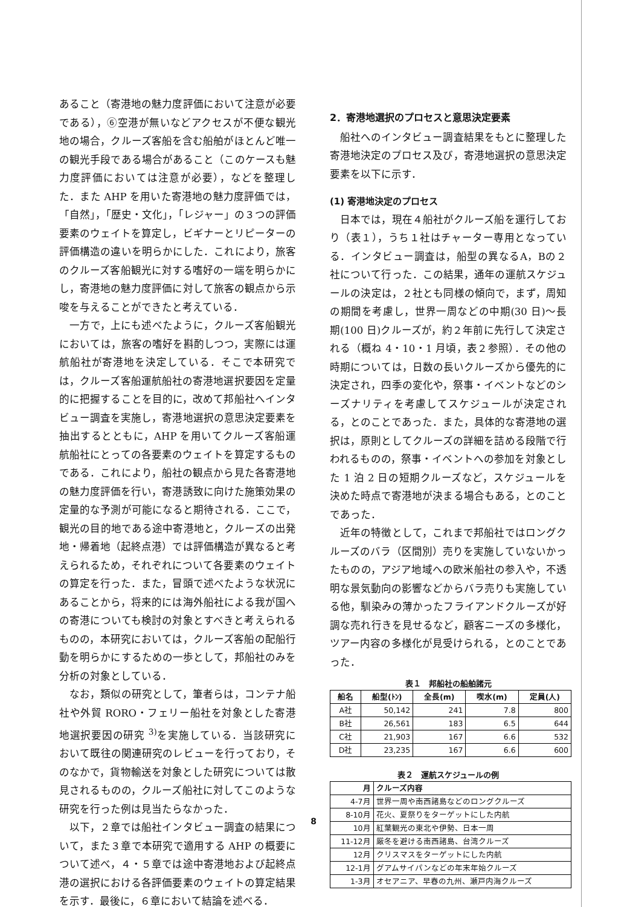あること（寄港地の魅力度評価において注意が必要である），⑥空港が無いなどアクセスが不便な観光地の場合，クルーズ客船を含む船舶がほとんど唯一の観光手段である場合があること（このケースも魅力度評価においては注意が必要），などを整理した．また AHP を用いた寄港地の魅力度評価では，「自然」，「歴史・文化」，「レジャー」の３つの評価要素のウェイトを算定し，ビギナーとリピーターの評価構造の違いを明らかにした．これにより，旅客のクルーズ客船観光に対する嗜好の一端を明らかにし，寄港地の魅力度評価に対して旅客の観点から示唆を与えることができたと考えている．
　一方で，上にも述べたように，クルーズ客船観光においては，旅客の嗜好を斟酌しつつ，実際には運航船社が寄港地を決定している．そこで本研究では，クルーズ客船運航船社の寄港地選択要因を定量的に把握することを目的に，改めて邦船社へインタビュー調査を実施し，寄港地選択の意思決定要素を抽出するとともに，AHP を用いてクルーズ客船運航船社にとっての各要素のウェイトを算定するものである．これにより，船社の観点から見た各寄港地の魅力度評価を行い，寄港誘致に向けた施策効果の定量的な予測が可能になると期待される．ここで，観光の目的地である途中寄港地と，クルーズの出発地・帰着地（起終点港）では評価構造が異なると考えられるため，それぞれについて各要素のウェイトの算定を行った．また，冒頭で述べたような状況にあることから，将来的には海外船社による我が国への寄港についても検討の対象とすべきと考えられるものの，本研究においては，クルーズ客船の配船行動を明らかにするための一歩として，邦船社のみを分析の対象としている．
　なお，類似の研究として，筆者らは，コンテナ船社や外貿 RORO・フェリー船社を対象とした寄港地選択要因の研究 <sup>3)</sup>を実施している．当該研究において既往の関連研究のレビューを行っており，そのなかで，貨物輸送を対象とした研究については散見されるものの，クルーズ船社に対してこのような研究を行った例は見当たらなかった．
　以下，２章では船社インタビュー調査の結果について，また３章で本研究で適用する AHP の概要について述べ，４・５章では途中寄港地および起終点港の選択における各評価要素のウェイトの算定結果を示す．最後に，６章において結論を述べる．
2．寄港地選択のプロセスと意思決定要素
　船社へのインタビュー調査結果をもとに整理した寄港地決定のプロセス及び，寄港地選択の意思決定要素を以下に示す．
(1) 寄港地決定のプロセス
　日本では，現在４船社がクルーズ船を運行しており（表１），うち１社はチャーター専用となっている．インタビュー調査は，船型の異なるA，Bの２社について行った．この結果，通年の運航スケジュールの決定は，２社とも同様の傾向で，まず，周知の期間を考慮し，世界一周などの中期(30 日)～長期(100 日)クルーズが，約２年前に先行して決定される（概ね 4・10・1 月頃，表２参照）．その他の時期については，日数の長いクルーズから優先的に決定され，四季の変化や，祭事・イベントなどのシーズナリティを考慮してスケジュールが決定される，とのことであった．また，具体的な寄港地の選択は，原則としてクルーズの詳細を詰める段階で行われるものの，祭事・イベントへの参加を対象とした 1 泊 2 日の短期クルーズなど，スケジュールを決めた時点で寄港地が決まる場合もある，とのことであった．
　近年の特徴として，これまで邦船社ではロングクルーズのバラ（区間別）売りを実施していないかったものの，アジア地域への欧米船社の参入や，不透明な景気動向の影響などからバラ売りも実施している他，馴染みの薄かったフライアンドクルーズが好調な売れ行きを見せるなど，顧客ニーズの多様化，ツアー内容の多様化が見受けられる，とのことであった．
表１　邦船社の船舶諸元
| 船名 | 船型(ﾄﾝ) | 全長(m) | 喫水(m) | 定員(人) |
| --- | --- | --- | --- | --- |
| A社 | 50,142 | 241 | 7.8 | 800 |
| B社 | 26,561 | 183 | 6.5 | 644 |
| C社 | 21,903 | 167 | 6.6 | 532 |
| D社 | 23,235 | 167 | 6.6 | 600 |
表２　運航スケジュールの例
| 月 | クルーズ内容 |
| --- | --- |
| 4-7月 | 世界一周や南西諸島などのロングクルーズ |
| 8-10月 | 花火、夏祭りをターゲットにした内航 |
| 10月 | 紅葉観光の東北や伊勢、日本一周 |
| 11-12月 | 厳冬を避ける南西諸島、台湾クルーズ |
| 12月 | クリスマスをターゲットにした内航 |
| 12-1月 | グアムサイパンなどの年末年始クルーズ |
| 1-3月 | オセアニア、早春の九州、瀬戸内海クルーズ |
8